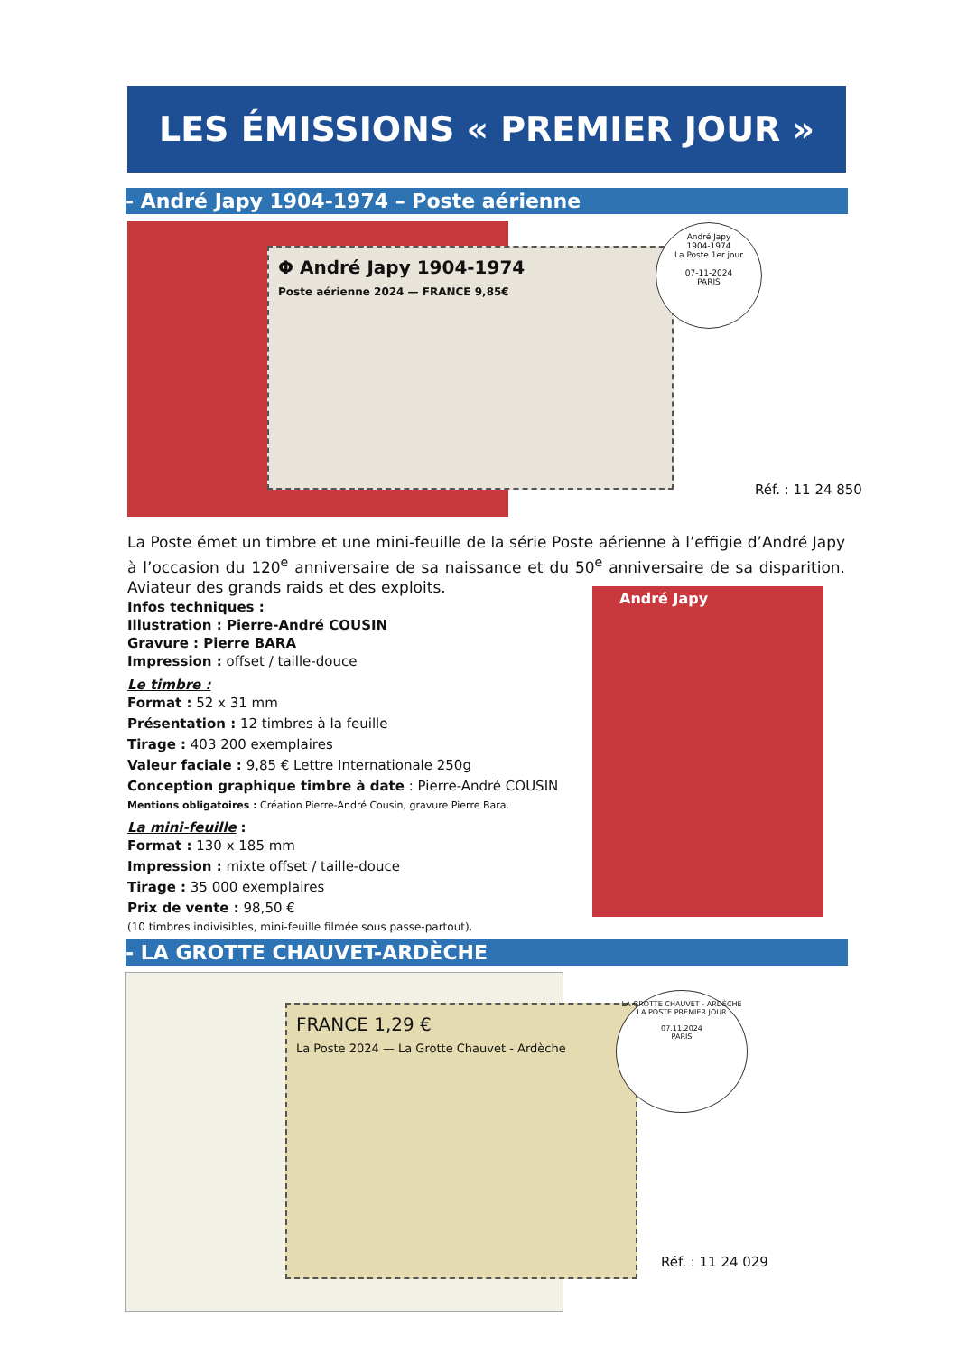LES ÉMISSIONS « PREMIER JOUR »
- André Japy 1904-1974 – Poste aérienne
Φ André Japy 1904-1974
Poste aérienne 2024 — FRANCE 9,85€
André Japy
1904-1974
La Poste 1er jour
07-11-2024
PARIS
Réf. : 11 24 850
La Poste émet un timbre et une mini-feuille de la série Poste aérienne à l’effigie d’André Japy à l’occasion du 120<sup>e</sup> anniversaire de sa naissance et du 50<sup>e</sup> anniversaire de sa disparition. Aviateur des grands raids et des exploits.
André Japy
Infos techniques :
Illustration : Pierre-André COUSIN
Gravure : Pierre BARA
Impression : offset / taille-douce
Le timbre :
Format : 52 x 31 mm
Présentation : 12 timbres à la feuille
Tirage : 403 200 exemplaires
Valeur faciale : 9,85 € Lettre Internationale 250g
Conception graphique timbre à date : Pierre-André COUSIN
Mentions obligatoires : Création Pierre-André Cousin, gravure Pierre Bara.
La mini-feuille :
Format : 130 x 185 mm
Impression : mixte offset / taille-douce
Tirage : 35 000 exemplaires
Prix de vente : 98,50 €
(10 timbres indivisibles, mini-feuille filmée sous passe-partout).
- LA GROTTE CHAUVET-ARDÈCHE
FRANCE 1,29 €
La Poste 2024 — La Grotte Chauvet - Ardèche
LA GROTTE CHAUVET - ARDÈCHE
LA POSTE PREMIER JOUR
07.11.2024
PARIS
Réf. : 11 24 029